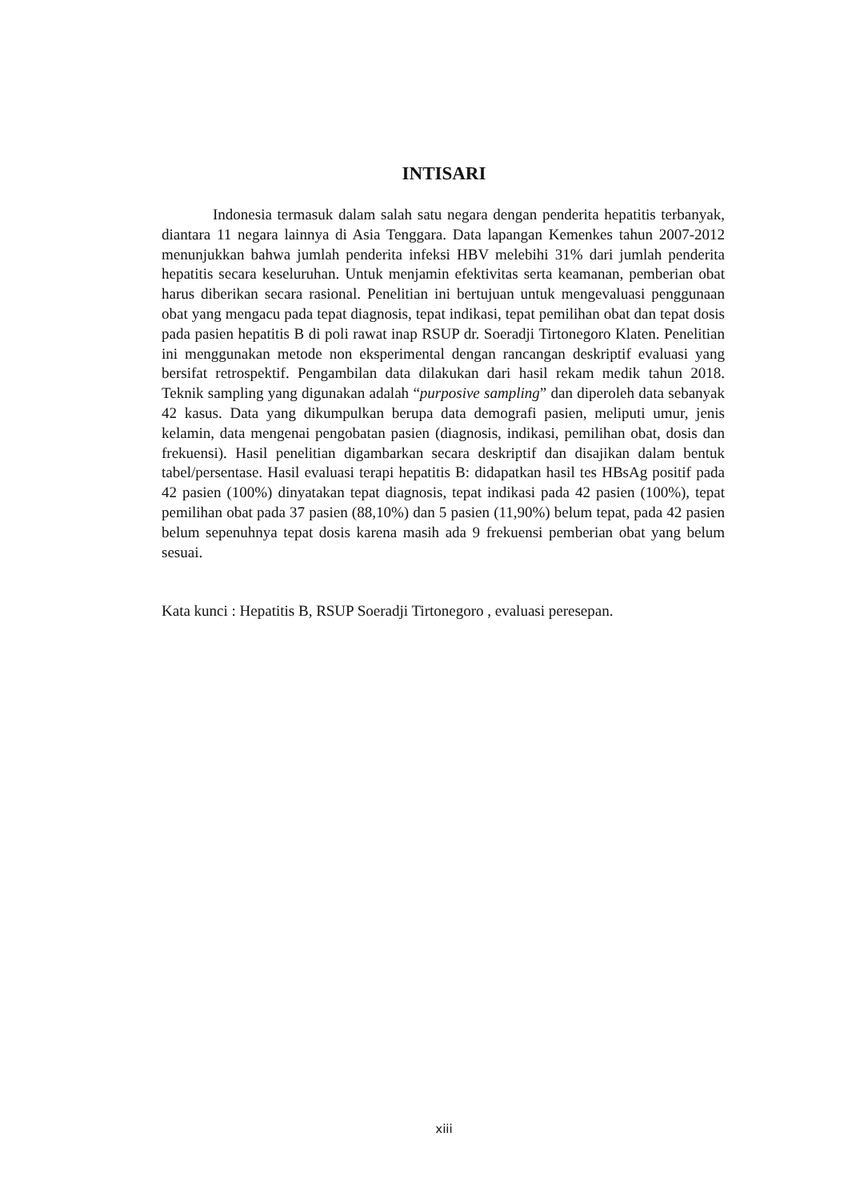INTISARI
Indonesia termasuk dalam salah satu negara dengan penderita hepatitis terbanyak, diantara 11 negara lainnya di Asia Tenggara. Data lapangan Kemenkes tahun 2007-2012 menunjukkan bahwa jumlah penderita infeksi HBV melebihi 31% dari jumlah penderita hepatitis secara keseluruhan. Untuk menjamin efektivitas serta keamanan, pemberian obat harus diberikan secara rasional. Penelitian ini bertujuan untuk mengevaluasi penggunaan obat yang mengacu pada tepat diagnosis, tepat indikasi, tepat pemilihan obat dan tepat dosis pada pasien hepatitis B di poli rawat inap RSUP dr. Soeradji Tirtonegoro Klaten. Penelitian ini menggunakan metode non eksperimental dengan rancangan deskriptif evaluasi yang bersifat retrospektif. Pengambilan data dilakukan dari hasil rekam medik tahun 2018. Teknik sampling yang digunakan adalah “purposive sampling” dan diperoleh data sebanyak 42 kasus. Data yang dikumpulkan berupa data demografi pasien, meliputi umur, jenis kelamin, data mengenai pengobatan pasien (diagnosis, indikasi, pemilihan obat, dosis dan frekuensi). Hasil penelitian digambarkan secara deskriptif dan disajikan dalam bentuk tabel/persentase. Hasil evaluasi terapi hepatitis B: didapatkan hasil tes HBsAg positif pada 42 pasien (100%) dinyatakan tepat diagnosis, tepat indikasi pada 42 pasien (100%), tepat pemilihan obat pada 37 pasien (88,10%) dan 5 pasien (11,90%) belum tepat, pada 42 pasien belum sepenuhnya tepat dosis karena masih ada 9 frekuensi pemberian obat yang belum sesuai.
Kata kunci : Hepatitis B, RSUP Soeradji Tirtonegoro , evaluasi peresepan.
xiii